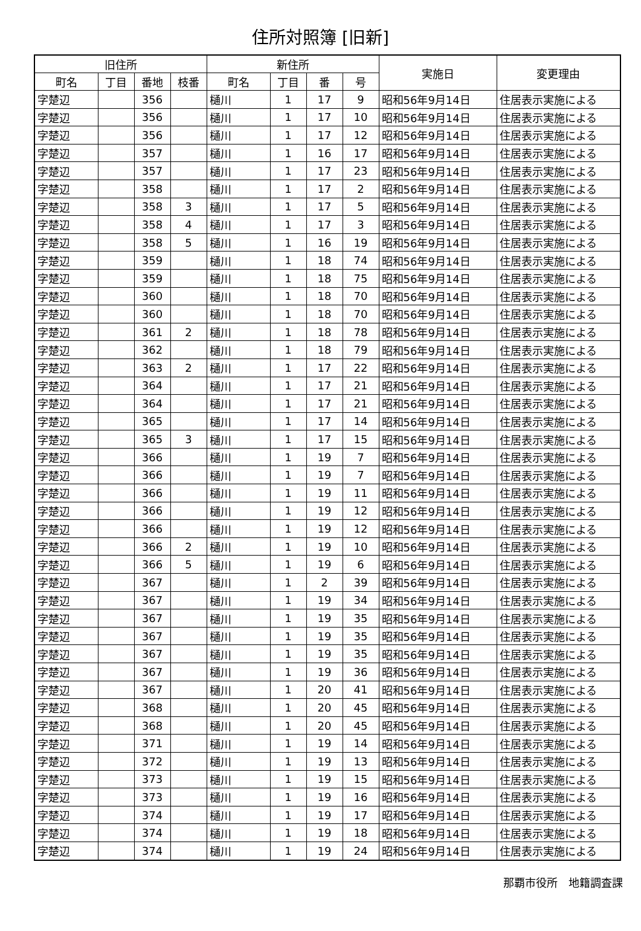住所対照簿 [旧新]
| 旧住所 | | | | 新住所 | | | | 実施日 | 変更理由 |
| --- | --- | --- | --- | --- | --- | --- | --- | --- | --- |
| 町名 | 丁目 | 番地 | 枝番 | 町名 | 丁目 | 番 | 号 | | |
| 字楚辺 | | 356 | | 樋川 | 1 | 17 | 9 | 昭和56年9月14日 | 住居表示実施による |
| 字楚辺 | | 356 | | 樋川 | 1 | 17 | 10 | 昭和56年9月14日 | 住居表示実施による |
| 字楚辺 | | 356 | | 樋川 | 1 | 17 | 12 | 昭和56年9月14日 | 住居表示実施による |
| 字楚辺 | | 357 | | 樋川 | 1 | 16 | 17 | 昭和56年9月14日 | 住居表示実施による |
| 字楚辺 | | 357 | | 樋川 | 1 | 17 | 23 | 昭和56年9月14日 | 住居表示実施による |
| 字楚辺 | | 358 | | 樋川 | 1 | 17 | 2 | 昭和56年9月14日 | 住居表示実施による |
| 字楚辺 | | 358 | 3 | 樋川 | 1 | 17 | 5 | 昭和56年9月14日 | 住居表示実施による |
| 字楚辺 | | 358 | 4 | 樋川 | 1 | 17 | 3 | 昭和56年9月14日 | 住居表示実施による |
| 字楚辺 | | 358 | 5 | 樋川 | 1 | 16 | 19 | 昭和56年9月14日 | 住居表示実施による |
| 字楚辺 | | 359 | | 樋川 | 1 | 18 | 74 | 昭和56年9月14日 | 住居表示実施による |
| 字楚辺 | | 359 | | 樋川 | 1 | 18 | 75 | 昭和56年9月14日 | 住居表示実施による |
| 字楚辺 | | 360 | | 樋川 | 1 | 18 | 70 | 昭和56年9月14日 | 住居表示実施による |
| 字楚辺 | | 360 | | 樋川 | 1 | 18 | 70 | 昭和56年9月14日 | 住居表示実施による |
| 字楚辺 | | 361 | 2 | 樋川 | 1 | 18 | 78 | 昭和56年9月14日 | 住居表示実施による |
| 字楚辺 | | 362 | | 樋川 | 1 | 18 | 79 | 昭和56年9月14日 | 住居表示実施による |
| 字楚辺 | | 363 | 2 | 樋川 | 1 | 17 | 22 | 昭和56年9月14日 | 住居表示実施による |
| 字楚辺 | | 364 | | 樋川 | 1 | 17 | 21 | 昭和56年9月14日 | 住居表示実施による |
| 字楚辺 | | 364 | | 樋川 | 1 | 17 | 21 | 昭和56年9月14日 | 住居表示実施による |
| 字楚辺 | | 365 | | 樋川 | 1 | 17 | 14 | 昭和56年9月14日 | 住居表示実施による |
| 字楚辺 | | 365 | 3 | 樋川 | 1 | 17 | 15 | 昭和56年9月14日 | 住居表示実施による |
| 字楚辺 | | 366 | | 樋川 | 1 | 19 | 7 | 昭和56年9月14日 | 住居表示実施による |
| 字楚辺 | | 366 | | 樋川 | 1 | 19 | 7 | 昭和56年9月14日 | 住居表示実施による |
| 字楚辺 | | 366 | | 樋川 | 1 | 19 | 11 | 昭和56年9月14日 | 住居表示実施による |
| 字楚辺 | | 366 | | 樋川 | 1 | 19 | 12 | 昭和56年9月14日 | 住居表示実施による |
| 字楚辺 | | 366 | | 樋川 | 1 | 19 | 12 | 昭和56年9月14日 | 住居表示実施による |
| 字楚辺 | | 366 | 2 | 樋川 | 1 | 19 | 10 | 昭和56年9月14日 | 住居表示実施による |
| 字楚辺 | | 366 | 5 | 樋川 | 1 | 19 | 6 | 昭和56年9月14日 | 住居表示実施による |
| 字楚辺 | | 367 | | 樋川 | 1 | 2 | 39 | 昭和56年9月14日 | 住居表示実施による |
| 字楚辺 | | 367 | | 樋川 | 1 | 19 | 34 | 昭和56年9月14日 | 住居表示実施による |
| 字楚辺 | | 367 | | 樋川 | 1 | 19 | 35 | 昭和56年9月14日 | 住居表示実施による |
| 字楚辺 | | 367 | | 樋川 | 1 | 19 | 35 | 昭和56年9月14日 | 住居表示実施による |
| 字楚辺 | | 367 | | 樋川 | 1 | 19 | 35 | 昭和56年9月14日 | 住居表示実施による |
| 字楚辺 | | 367 | | 樋川 | 1 | 19 | 36 | 昭和56年9月14日 | 住居表示実施による |
| 字楚辺 | | 367 | | 樋川 | 1 | 20 | 41 | 昭和56年9月14日 | 住居表示実施による |
| 字楚辺 | | 368 | | 樋川 | 1 | 20 | 45 | 昭和56年9月14日 | 住居表示実施による |
| 字楚辺 | | 368 | | 樋川 | 1 | 20 | 45 | 昭和56年9月14日 | 住居表示実施による |
| 字楚辺 | | 371 | | 樋川 | 1 | 19 | 14 | 昭和56年9月14日 | 住居表示実施による |
| 字楚辺 | | 372 | | 樋川 | 1 | 19 | 13 | 昭和56年9月14日 | 住居表示実施による |
| 字楚辺 | | 373 | | 樋川 | 1 | 19 | 15 | 昭和56年9月14日 | 住居表示実施による |
| 字楚辺 | | 373 | | 樋川 | 1 | 19 | 16 | 昭和56年9月14日 | 住居表示実施による |
| 字楚辺 | | 374 | | 樋川 | 1 | 19 | 17 | 昭和56年9月14日 | 住居表示実施による |
| 字楚辺 | | 374 | | 樋川 | 1 | 19 | 18 | 昭和56年9月14日 | 住居表示実施による |
| 字楚辺 | | 374 | | 樋川 | 1 | 19 | 24 | 昭和56年9月14日 | 住居表示実施による |
那覇市役所　地籍調査課